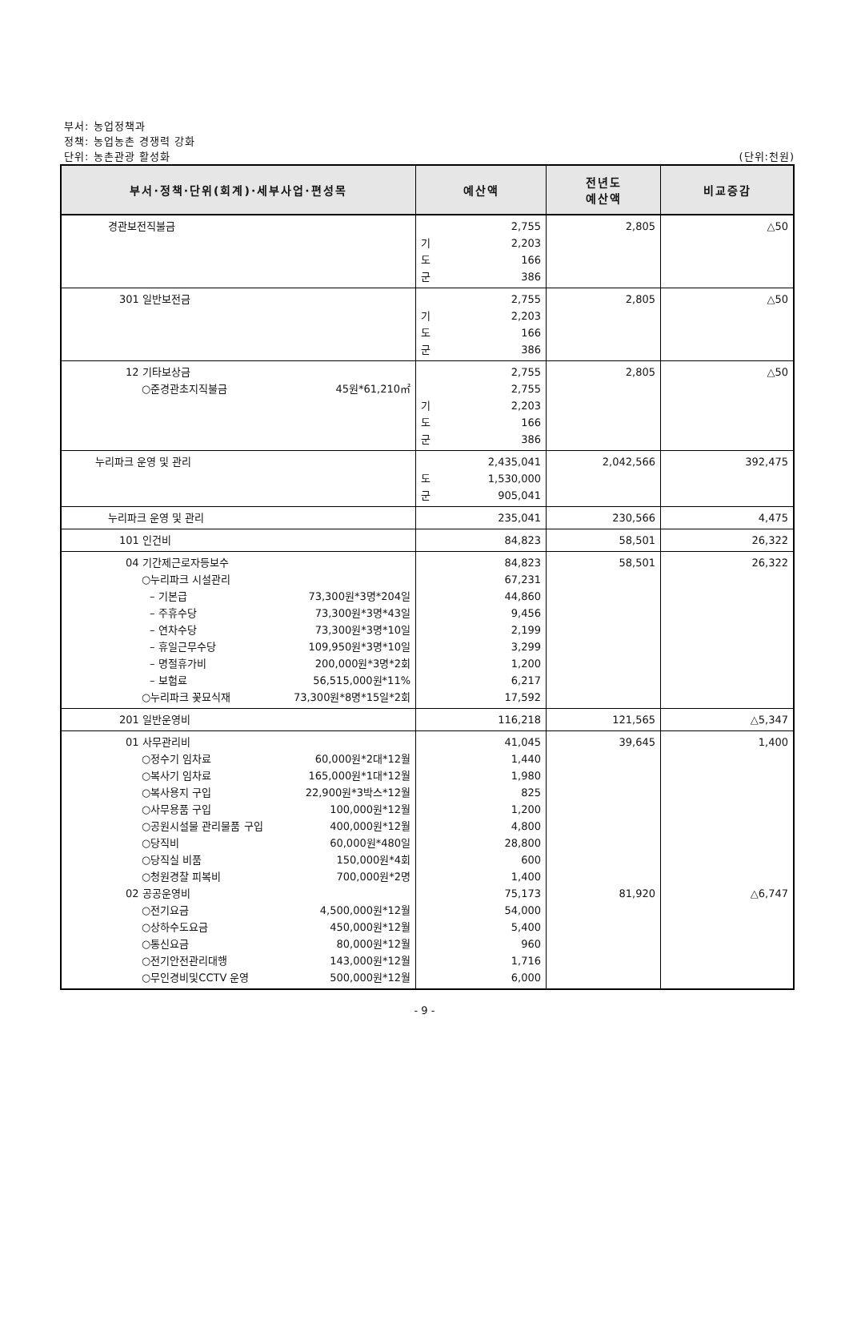부서: 농업정책과
정책: 농업농촌 경쟁력 강화
단위: 농촌관광 활성화 (단위:천원)
| 부서·정책·단위(회계)·세부사업·편성목 | 예산액 | 전년도 예산액 | 비교증감 |
| --- | --- | --- | --- |
| 경관보전직불금 | 2,755 기 2,203 도 166 군 386 | 2,805 | △50 |
| 301 일반보전금 | 2,755 기 2,203 도 166 군 386 | 2,805 | △50 |
| 12 기타보상금 ○준경관초지직불금 45원*61,210㎡ | 2,755 2,755 기 2,203 도 166 군 386 | 2,805 | △50 |
| 누리파크 운영 및 관리 | 2,435,041 도 1,530,000 군 905,041 | 2,042,566 | 392,475 |
| 누리파크 운영 및 관리 | 235,041 | 230,566 | 4,475 |
| 101 인건비 | 84,823 | 58,501 | 26,322 |
| 04 기간제근로자등보수 ○누리파크 시설관리 – 기본급 73,300원*3명*204일 – 주휴수당 73,300원*3명*43일 – 연차수당 73,300원*3명*10일 – 휴일근무수당 109,950원*3명*10일 – 명절휴가비 200,000원*3명*2회 – 보험료 56,515,000원*11% ○누리파크 꽃묘식재 73,300원*8명*15일*2회 | 84,823 67,231 44,860 9,456 2,199 3,299 1,200 6,217 17,592 | 58,501 | 26,322 |
| 201 일반운영비 | 116,218 | 121,565 | △5,347 |
| 01 사무관리비 ○정수기 임차료 60,000원*2대*12월 ○복사기 임차료 165,000원*1대*12월 ○복사용지 구입 22,900원*3박스*12월 ○사무용품 구입 100,000원*12월 ○공원시설물 관리물품 구입 400,000원*12월 ○당직비 60,000원*480일 ○당직실 비품 150,000원*4회 ○청원경찰 피복비 700,000원*2명 02 공공운영비 ○전기요금 4,500,000원*12월 ○상하수도요금 450,000원*12월 ○통신요금 80,000원*12월 ○전기안전관리대행 143,000원*12월 ○무인경비및CCTV 운영 500,000원*12월 | 41,045 1,440 1,980 825 1,200 4,800 28,800 600 1,400 75,173 54,000 5,400 960 1,716 6,000 | 39,645 81,920 | 1,400 △6,747 |
- 9 -